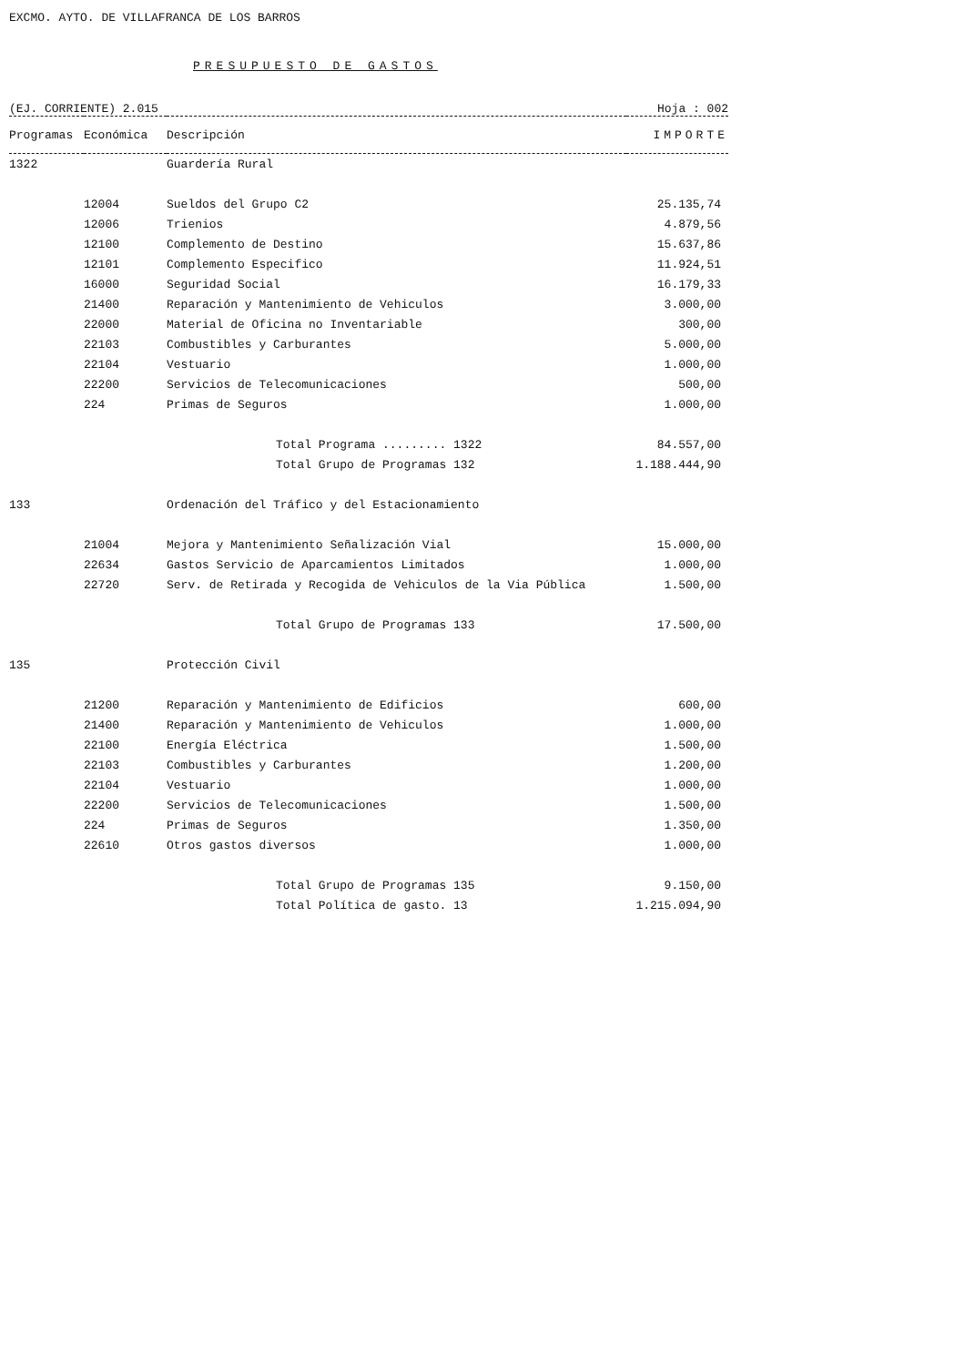EXCMO. AYTO. DE VILLAFRANCA DE LOS BARROS
PRESUPUESTO DE GASTOS
(EJ. CORRIENTE) 2.015 Hoja : 002
| Programas | Económica | Descripción | IMPORTE |
| --- | --- | --- | --- |
| 1322 | | Guardería Rural | |
| | 12004 | Sueldos del Grupo C2 | 25.135,74 |
| | 12006 | Trienios | 4.879,56 |
| | 12100 | Complemento de Destino | 15.637,86 |
| | 12101 | Complemento Especifico | 11.924,51 |
| | 16000 | Seguridad Social | 16.179,33 |
| | 21400 | Reparación y Mantenimiento de Vehiculos | 3.000,00 |
| | 22000 | Material de Oficina no Inventariable | 300,00 |
| | 22103 | Combustibles y Carburantes | 5.000,00 |
| | 22104 | Vestuario | 1.000,00 |
| | 22200 | Servicios de Telecomunicaciones | 500,00 |
| | 224 | Primas de Seguros | 1.000,00 |
| | | Total Programa ......... 1322 | 84.557,00 |
| | | Total Grupo de Programas 132 | 1.188.444,90 |
| 133 | | Ordenación del Tráfico y del Estacionamiento | |
| | 21004 | Mejora y Mantenimiento Señalización Vial | 15.000,00 |
| | 22634 | Gastos Servicio de Aparcamientos Limitados | 1.000,00 |
| | 22720 | Serv. de Retirada y Recogida de Vehiculos de la Via Pública | 1.500,00 |
| | | Total Grupo de Programas 133 | 17.500,00 |
| 135 | | Protección Civil | |
| | 21200 | Reparación y Mantenimiento de Edificios | 600,00 |
| | 21400 | Reparación y Mantenimiento de Vehiculos | 1.000,00 |
| | 22100 | Energía Eléctrica | 1.500,00 |
| | 22103 | Combustibles y Carburantes | 1.200,00 |
| | 22104 | Vestuario | 1.000,00 |
| | 22200 | Servicios de Telecomunicaciones | 1.500,00 |
| | 224 | Primas de Seguros | 1.350,00 |
| | 22610 | Otros gastos diversos | 1.000,00 |
| | | Total Grupo de Programas 135 | 9.150,00 |
| | | Total Política de gasto. 13 | 1.215.094,90 |